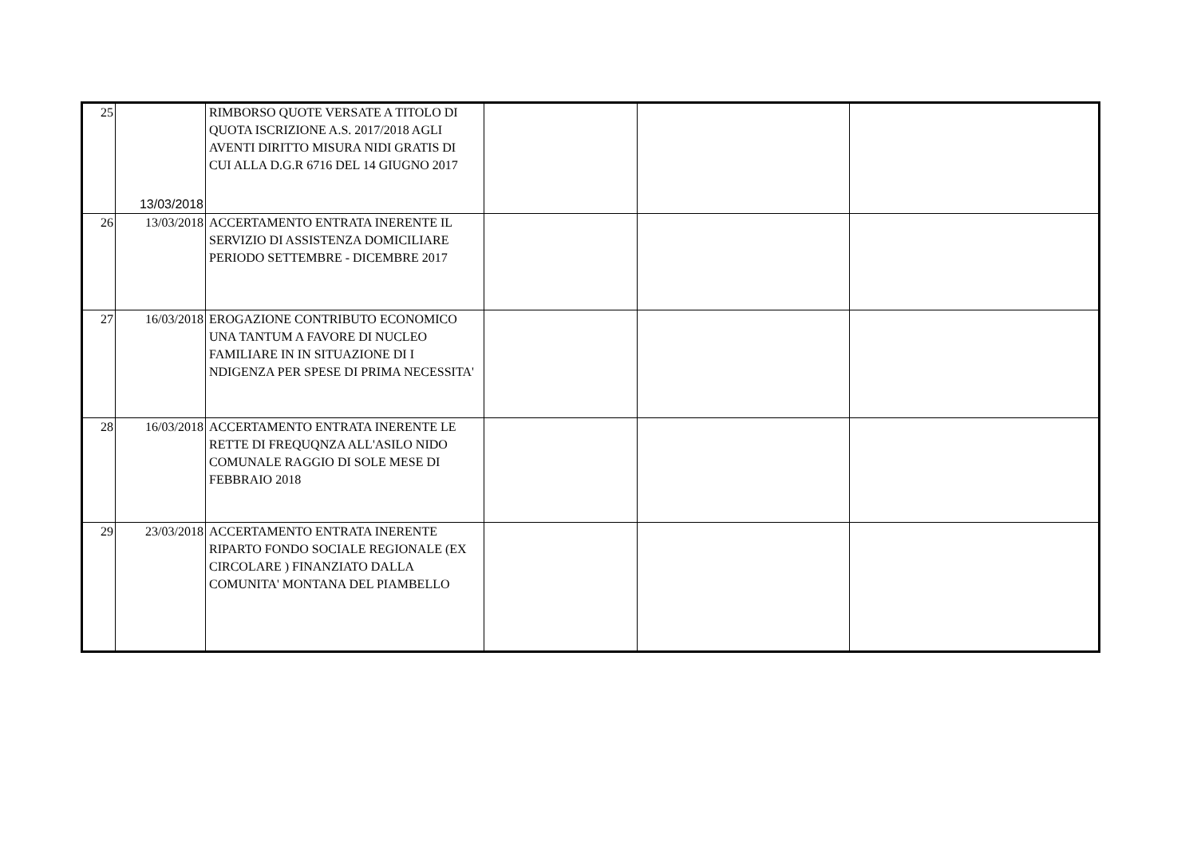| 25 | 13/03/2018 | RIMBORSO QUOTE VERSATE A TITOLO DI QUOTA ISCRIZIONE A.S. 2017/2018 AGLI AVENTI DIRITTO MISURA NIDI GRATIS DI CUI ALLA D.G.R 6716 DEL 14 GIUGNO 2017 | | | |
| 26 | 13/03/2018 | ACCERTAMENTO ENTRATA INERENTE IL SERVIZIO DI ASSISTENZA DOMICILIARE PERIODO SETTEMBRE - DICEMBRE 2017 | | | |
| 27 | 16/03/2018 | EROGAZIONE CONTRIBUTO ECONOMICO UNA TANTUM A FAVORE DI NUCLEO FAMILIARE IN IN SITUAZIONE DI I NDIGENZA PER SPESE DI PRIMA NECESSITA' | | | |
| 28 | 16/03/2018 | ACCERTAMENTO ENTRATA INERENTE LE RETTE DI FREQUQNZA ALL'ASILO NIDO COMUNALE RAGGIO DI SOLE MESE DI FEBBRAIO 2018 | | | |
| 29 | 23/03/2018 | ACCERTAMENTO ENTRATA INERENTE RIPARTO FONDO SOCIALE REGIONALE (EX CIRCOLARE ) FINANZIATO DALLA COMUNITA' MONTANA DEL PIAMBELLO | | | |